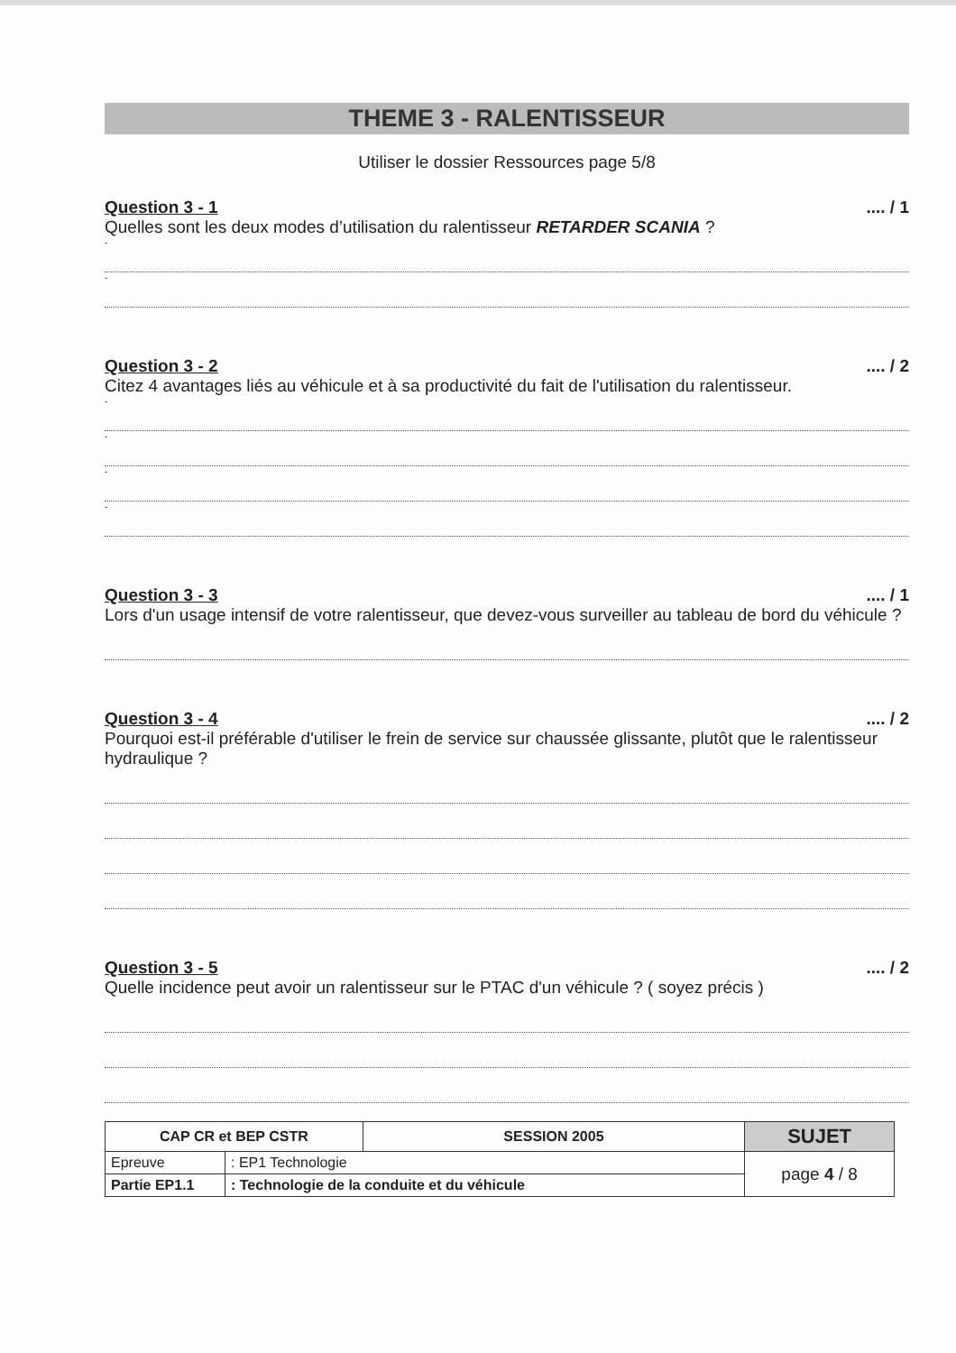THEME 3 - RALENTISSEUR
Utiliser le dossier Ressources page 5/8
Question 3 - 1.... / 1
Quelles sont les deux modes d’utilisation du ralentisseur RETARDER SCANIA ?
-
-
Question 3 - 2.... / 2
Citez 4 avantages liés au véhicule et à sa productivité du fait de l'utilisation du ralentisseur.
-
-
-
-
Question 3 - 3.... / 1
Lors d'un usage intensif de votre ralentisseur, que devez-vous surveiller au tableau de bord du véhicule ?
Question 3 - 4.... / 2
Pourquoi est-il préférable d'utiliser le frein de service sur chaussée glissante, plutôt que le ralentisseur hydraulique ?
Question 3 - 5.... / 2
Quelle incidence peut avoir un ralentisseur sur le PTAC d'un véhicule ? ( soyez précis )
| CAP CR et BEP CSTR | | SESSION 2005 | SUJET |
| Epreuve | : EP1 Technologie | | page 4 / 8 |
| Partie EP1.1 | : Technologie de la conduite et du véhicule | | |